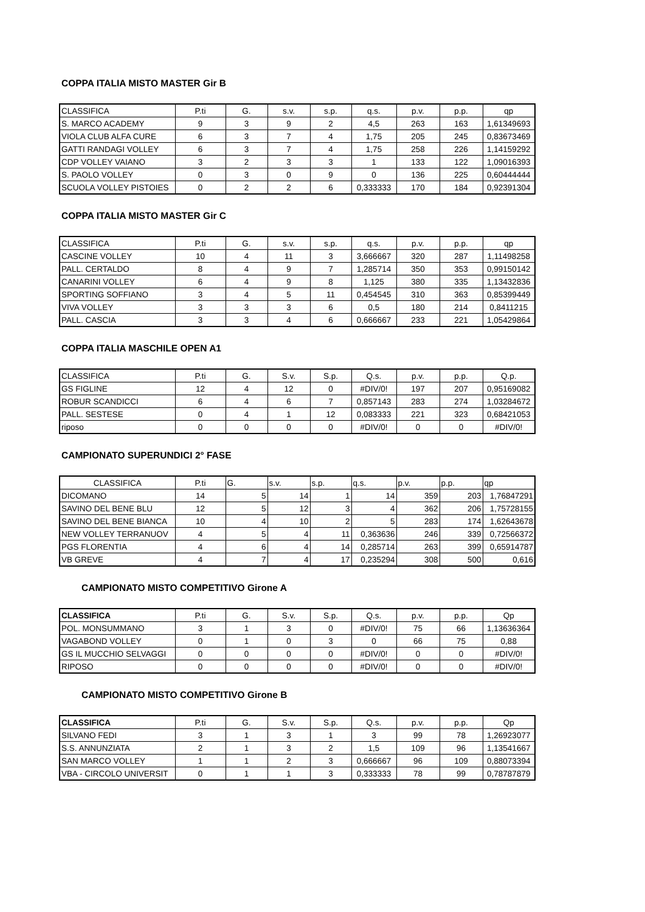COPPA ITALIA MISTO MASTER Gir B
| CLASSIFICA | P.ti | G. | s.v. | s.p. | q.s. | p.v. | p.p. | qp |
| --- | --- | --- | --- | --- | --- | --- | --- | --- |
| S. MARCO ACADEMY | 9 | 3 | 9 | 2 | 4,5 | 263 | 163 | 1,61349693 |
| VIOLA CLUB ALFA CURE | 6 | 3 | 7 | 4 | 1,75 | 205 | 245 | 0,83673469 |
| GATTI RANDAGI VOLLEY | 6 | 3 | 7 | 4 | 1,75 | 258 | 226 | 1,14159292 |
| CDP VOLLEY VAIANO | 3 | 2 | 3 | 3 | 1 | 133 | 122 | 1,09016393 |
| S. PAOLO VOLLEY | 0 | 3 | 0 | 9 | 0 | 136 | 225 | 0,60444444 |
| SCUOLA VOLLEY PISTOIES | 0 | 2 | 2 | 6 | 0,333333 | 170 | 184 | 0,92391304 |
COPPA ITALIA MISTO MASTER Gir C
| CLASSIFICA | P.ti | G. | s.v. | s.p. | q.s. | p.v. | p.p. | qp |
| --- | --- | --- | --- | --- | --- | --- | --- | --- |
| CASCINE VOLLEY | 10 | 4 | 11 | 3 | 3,666667 | 320 | 287 | 1,11498258 |
| PALL. CERTALDO | 8 | 4 | 9 | 7 | 1,285714 | 350 | 353 | 0,99150142 |
| CANARINI VOLLEY | 6 | 4 | 9 | 8 | 1,125 | 380 | 335 | 1,13432836 |
| SPORTING SOFFIANO | 3 | 4 | 5 | 11 | 0,454545 | 310 | 363 | 0,85399449 |
| VIVA VOLLEY | 3 | 3 | 3 | 6 | 0,5 | 180 | 214 | 0,8411215 |
| PALL. CASCIA | 3 | 3 | 4 | 6 | 0,666667 | 233 | 221 | 1,05429864 |
COPPA ITALIA MASCHILE OPEN A1
| CLASSIFICA | P.ti | G. | S.v. | S.p. | Q.s. | p.v. | p.p. | Q.p. |
| --- | --- | --- | --- | --- | --- | --- | --- | --- |
| GS FIGLINE | 12 | 4 | 12 | 0 | #DIV/0! | 197 | 207 | 0,95169082 |
| ROBUR SCANDICCI | 6 | 4 | 6 | 7 | 0,857143 | 283 | 274 | 1,03284672 |
| PALL. SESTESE | 0 | 4 | 1 | 12 | 0,083333 | 221 | 323 | 0,68421053 |
| riposo | 0 | 0 | 0 | 0 | #DIV/0! | 0 | 0 | #DIV/0! |
CAMPIONATO SUPERUNDICI 2° FASE
| CLASSIFICA | P.ti | G. | s.v. | s.p. | q.s. | p.v. | p.p. | qp |
| --- | --- | --- | --- | --- | --- | --- | --- | --- |
| DICOMANO | 14 | 5 | 14 | 1 | 14 | 359 | 203 | 1,76847291 |
| SAVINO DEL BENE BLU | 12 | 5 | 12 | 3 | 4 | 362 | 206 | 1,75728155 |
| SAVINO DEL BENE BIANCA | 10 | 4 | 10 | 2 | 5 | 283 | 174 | 1,62643678 |
| NEW VOLLEY TERRANUOV | 4 | 5 | 4 | 11 | 0,363636 | 246 | 339 | 0,72566372 |
| PGS FLORENTIA | 4 | 6 | 4 | 14 | 0,285714 | 263 | 399 | 0,65914787 |
| VB GREVE | 4 | 7 | 4 | 17 | 0,235294 | 308 | 500 | 0,616 |
CAMPIONATO MISTO COMPETITIVO Girone A
| CLASSIFICA | P.ti | G. | S.v. | S.p. | Q.s. | p.v. | p.p. | Qp |
| --- | --- | --- | --- | --- | --- | --- | --- | --- |
| POL. MONSUMMANO | 3 | 1 | 3 | 0 | #DIV/0! | 75 | 66 | 1,13636364 |
| VAGABOND VOLLEY | 0 | 1 | 0 | 3 | 0 | 66 | 75 | 0,88 |
| GS IL MUCCHIO SELVAGGI | 0 | 0 | 0 | 0 | #DIV/0! | 0 | 0 | #DIV/0! |
| RIPOSO | 0 | 0 | 0 | 0 | #DIV/0! | 0 | 0 | #DIV/0! |
CAMPIONATO MISTO COMPETITIVO Girone B
| CLASSIFICA | P.ti | G. | S.v. | S.p. | Q.s. | p.v. | p.p. | Qp |
| --- | --- | --- | --- | --- | --- | --- | --- | --- |
| SILVANO FEDI | 3 | 1 | 3 | 1 | 3 | 99 | 78 | 1,26923077 |
| S.S. ANNUNZIATA | 2 | 1 | 3 | 2 | 1,5 | 109 | 96 | 1,13541667 |
| SAN MARCO VOLLEY | 1 | 1 | 2 | 3 | 0,666667 | 96 | 109 | 0,88073394 |
| VBA - CIRCOLO UNIVERSIT | 0 | 1 | 1 | 3 | 0,333333 | 78 | 99 | 0,78787879 |